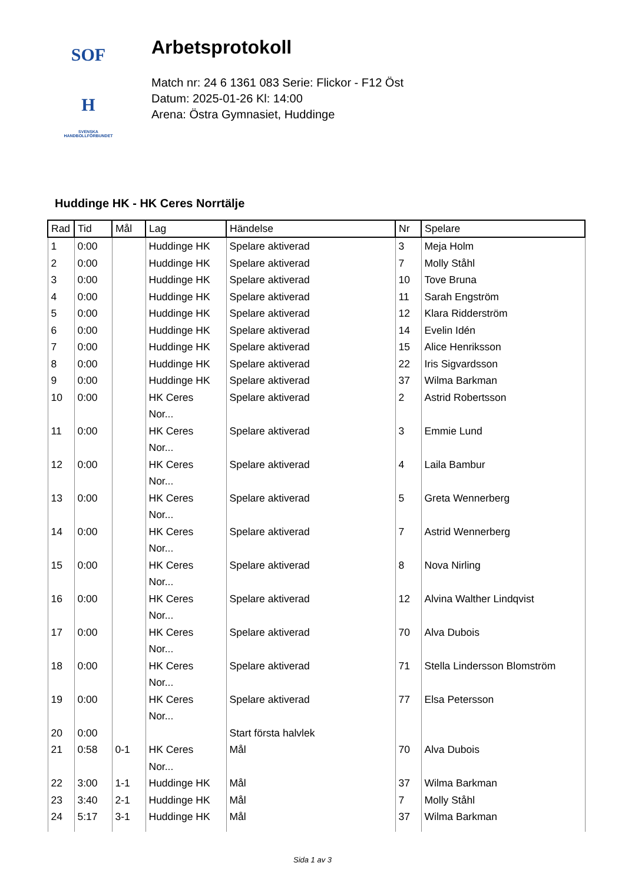SOF
H
SVENSKA
HANDBOLLFÖRBUNDET
Arbetsprotokoll
Match nr: 24 6 1361 083 Serie: Flickor - F12 Öst
Datum: 2025-01-26 Kl: 14:00
Arena: Östra Gymnasiet, Huddinge
Huddinge HK - HK Ceres Norrtälje
| Rad | Tid | Mål | Lag | Händelse | Nr | Spelare |
| --- | --- | --- | --- | --- | --- | --- |
| 1 | 0:00 | | Huddinge HK | Spelare aktiverad | 3 | Meja Holm |
| 2 | 0:00 | | Huddinge HK | Spelare aktiverad | 7 | Molly Ståhl |
| 3 | 0:00 | | Huddinge HK | Spelare aktiverad | 10 | Tove Bruna |
| 4 | 0:00 | | Huddinge HK | Spelare aktiverad | 11 | Sarah Engström |
| 5 | 0:00 | | Huddinge HK | Spelare aktiverad | 12 | Klara Ridderström |
| 6 | 0:00 | | Huddinge HK | Spelare aktiverad | 14 | Evelin Idén |
| 7 | 0:00 | | Huddinge HK | Spelare aktiverad | 15 | Alice Henriksson |
| 8 | 0:00 | | Huddinge HK | Spelare aktiverad | 22 | Iris Sigvardsson |
| 9 | 0:00 | | Huddinge HK | Spelare aktiverad | 37 | Wilma Barkman |
| 10 | 0:00 | | HK Ceres Nor... | Spelare aktiverad | 2 | Astrid Robertsson |
| 11 | 0:00 | | HK Ceres Nor... | Spelare aktiverad | 3 | Emmie Lund |
| 12 | 0:00 | | HK Ceres Nor... | Spelare aktiverad | 4 | Laila Bambur |
| 13 | 0:00 | | HK Ceres Nor... | Spelare aktiverad | 5 | Greta Wennerberg |
| 14 | 0:00 | | HK Ceres Nor... | Spelare aktiverad | 7 | Astrid Wennerberg |
| 15 | 0:00 | | HK Ceres Nor... | Spelare aktiverad | 8 | Nova Nirling |
| 16 | 0:00 | | HK Ceres Nor... | Spelare aktiverad | 12 | Alvina Walther Lindqvist |
| 17 | 0:00 | | HK Ceres Nor... | Spelare aktiverad | 70 | Alva Dubois |
| 18 | 0:00 | | HK Ceres Nor... | Spelare aktiverad | 71 | Stella Lindersson Blomström |
| 19 | 0:00 | | HK Ceres Nor... | Spelare aktiverad | 77 | Elsa Petersson |
| 20 | 0:00 | | | Start första halvlek | | |
| 21 | 0:58 | 0-1 | HK Ceres Nor... | Mål | 70 | Alva Dubois |
| 22 | 3:00 | 1-1 | Huddinge HK | Mål | 37 | Wilma Barkman |
| 23 | 3:40 | 2-1 | Huddinge HK | Mål | 7 | Molly Ståhl |
| 24 | 5:17 | 3-1 | Huddinge HK | Mål | 37 | Wilma Barkman |
Sida 1 av 3